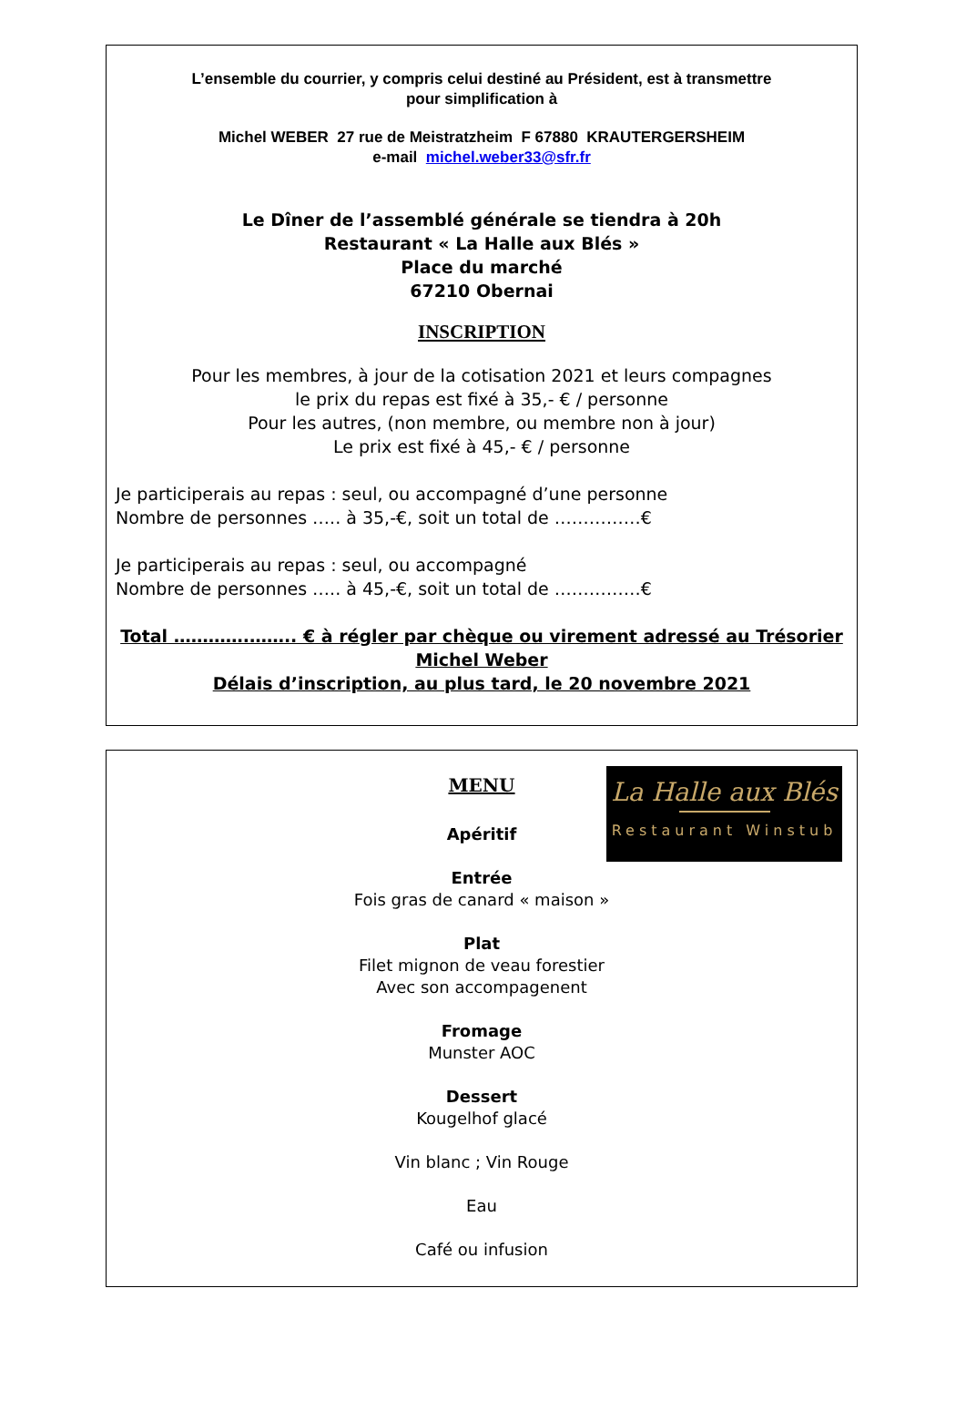L’ensemble du courrier, y compris celui destiné au Président, est à transmettre
pour simplification à
Michel WEBER 27 rue de Meistratzheim F 67880 KRAUTERGERSHEIM
e-mail michel.weber33@sfr.fr
Le Dîner de l’assemblé générale se tiendra à 20h
Restaurant « La Halle aux Blés »
Place du marché
67210 Obernai
INSCRIPTION
Pour les membres, à jour de la cotisation 2021 et leurs compagnes
le prix du repas est fixé à 35,- € / personne
Pour les autres, (non membre, ou membre non à jour)
Le prix est fixé à 45,- € / personne
Je participerais au repas : seul, ou accompagné d’une personne
Nombre de personnes ….. à 35,-€, soit un total de ……………€
Je participerais au repas : seul, ou accompagné
Nombre de personnes ….. à 45,-€, soit un total de ……………€
Total ………….…….. € à régler par chèque ou virement adressé au Trésorier
Michel Weber
Délais d’inscription, au plus tard, le 20 novembre 2021
La Halle aux Blés
Restaurant Winstub
MENU
Apéritif
Entrée
Fois gras de canard « maison »
Plat
Filet mignon de veau forestier
Avec son accompagenent
Fromage
Munster AOC
Dessert
Kougelhof glacé
Vin blanc ; Vin Rouge
Eau
Café ou infusion